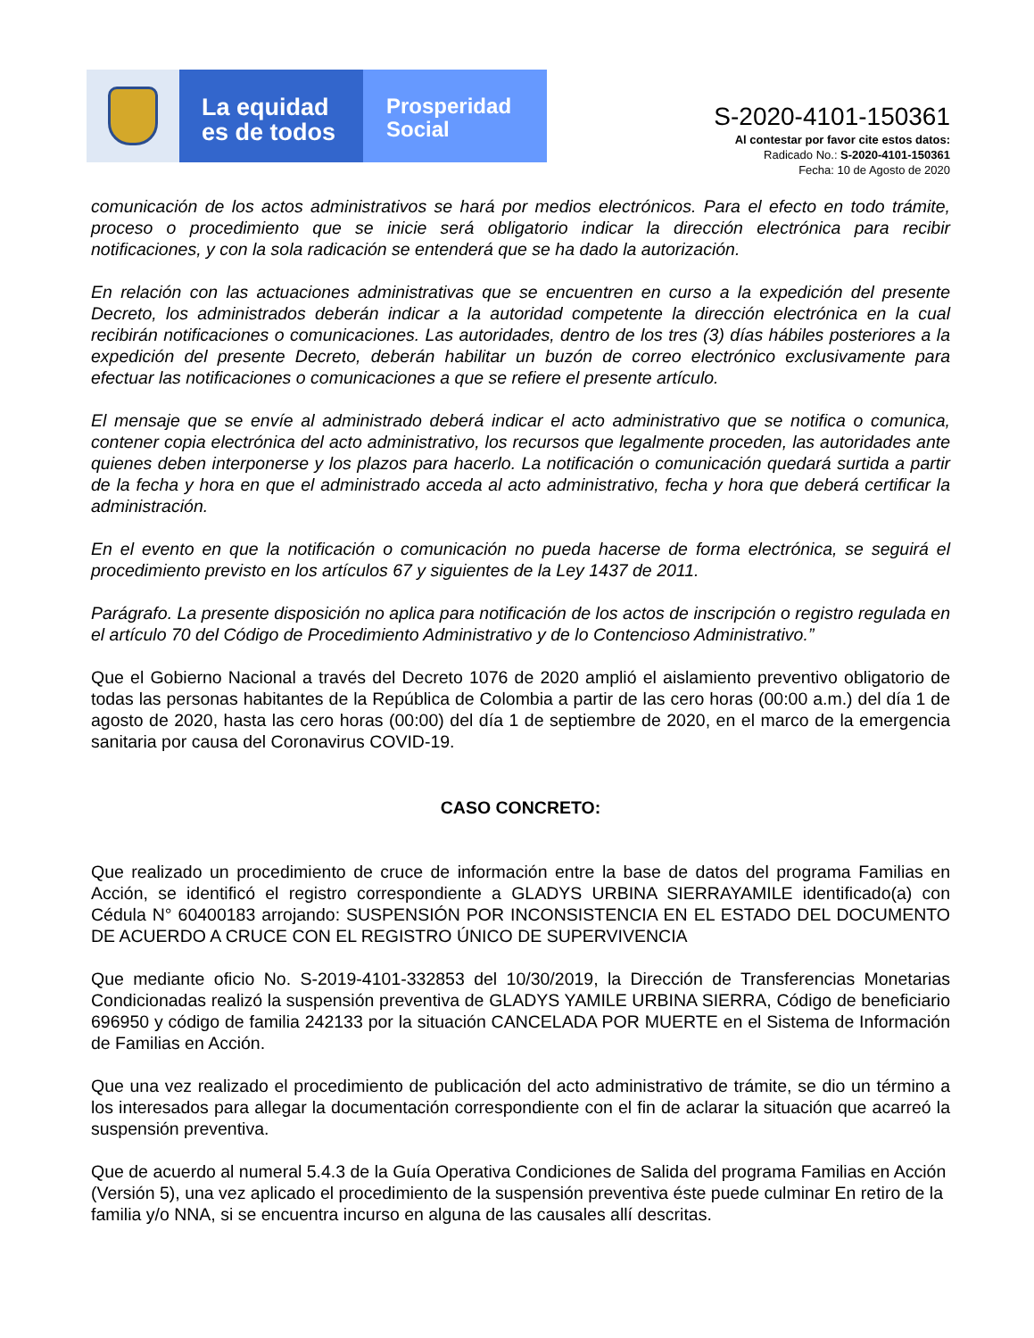La equidad
es de todos
Prosperidad
Social
S-2020-4101-150361
Al contestar por favor cite estos datos:
Radicado No.: S-2020-4101-150361
Fecha: 10 de Agosto de 2020
comunicación de los actos administrativos se hará por medios electrónicos. Para el efecto en todo trámite, proceso o procedimiento que se inicie será obligatorio indicar la dirección electrónica para recibir notificaciones, y con la sola radicación se entenderá que se ha dado la autorización.
En relación con las actuaciones administrativas que se encuentren en curso a la expedición del presente Decreto, los administrados deberán indicar a la autoridad competente la dirección electrónica en la cual recibirán notificaciones o comunicaciones. Las autoridades, dentro de los tres (3) días hábiles posteriores a la expedición del presente Decreto, deberán habilitar un buzón de correo electrónico exclusivamente para efectuar las notificaciones o comunicaciones a que se refiere el presente artículo.
El mensaje que se envíe al administrado deberá indicar el acto administrativo que se notifica o comunica, contener copia electrónica del acto administrativo, los recursos que legalmente proceden, las autoridades ante quienes deben interponerse y los plazos para hacerlo. La notificación o comunicación quedará surtida a partir de la fecha y hora en que el administrado acceda al acto administrativo, fecha y hora que deberá certificar la administración.
En el evento en que la notificación o comunicación no pueda hacerse de forma electrónica, se seguirá el procedimiento previsto en los artículos 67 y siguientes de la Ley 1437 de 2011.
Parágrafo. La presente disposición no aplica para notificación de los actos de inscripción o registro regulada en el artículo 70 del Código de Procedimiento Administrativo y de lo Contencioso Administrativo.”
Que el Gobierno Nacional a través del Decreto 1076 de 2020 amplió el aislamiento preventivo obligatorio de todas las personas habitantes de la República de Colombia a partir de las cero horas (00:00 a.m.) del día 1 de agosto de 2020, hasta las cero horas (00:00) del día 1 de septiembre de 2020, en el marco de la emergencia sanitaria por causa del Coronavirus COVID-19.
CASO CONCRETO:
Que realizado un procedimiento de cruce de información entre la base de datos del programa Familias en Acción, se identificó el registro correspondiente a GLADYS URBINA SIERRAYAMILE identificado(a) con Cédula N° 60400183 arrojando: SUSPENSIÓN POR INCONSISTENCIA EN EL ESTADO DEL DOCUMENTO DE ACUERDO A CRUCE CON EL REGISTRO ÚNICO DE SUPERVIVENCIA
Que mediante oficio No. S-2019-4101-332853 del 10/30/2019, la Dirección de Transferencias Monetarias Condicionadas realizó la suspensión preventiva de GLADYS YAMILE URBINA SIERRA, Código de beneficiario 696950 y código de familia 242133 por la situación CANCELADA POR MUERTE en el Sistema de Información de Familias en Acción.
Que una vez realizado el procedimiento de publicación del acto administrativo de trámite, se dio un término a los interesados para allegar la documentación correspondiente con el fin de aclarar la situación que acarreó la suspensión preventiva.
Que de acuerdo al numeral 5.4.3 de la Guía Operativa Condiciones de Salida del programa Familias en Acción (Versión 5), una vez aplicado el procedimiento de la suspensión preventiva éste puede culminar En retiro de la familia y/o NNA, si se encuentra incurso en alguna de las causales allí descritas.